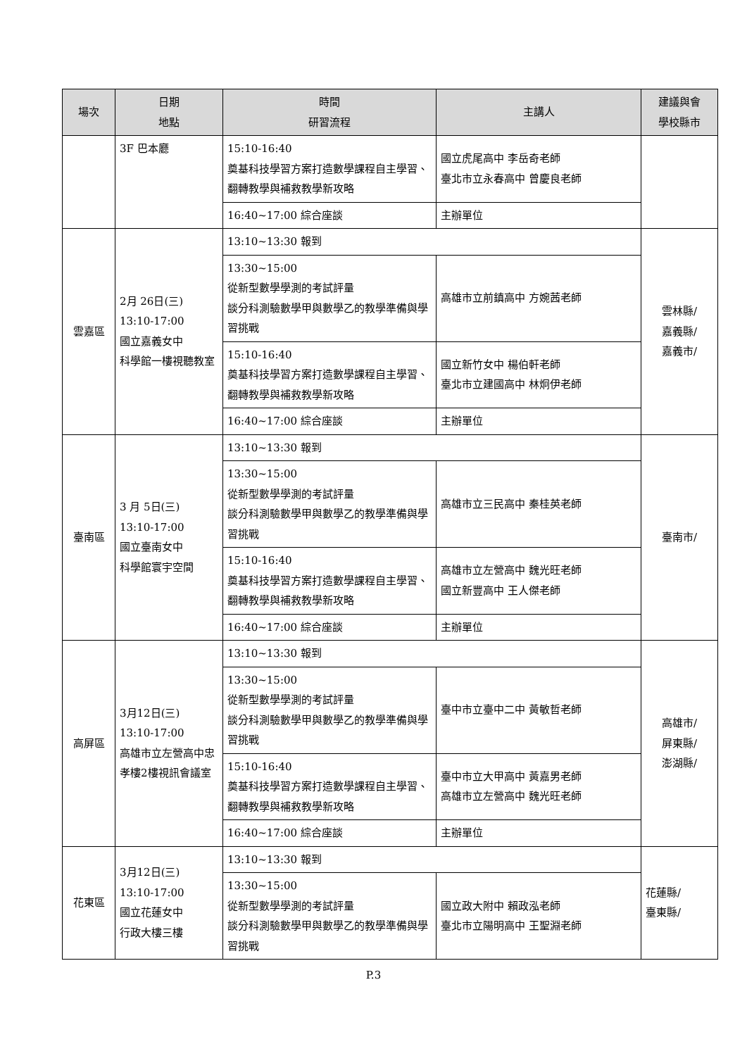| 場次 | 日期 地點 | 時間 研習流程 | 主講人 | 建議與會 學校縣市 |
| --- | --- | --- | --- | --- |
| | 3F 巴本廳 | 15:10-16:40 奠基科技學習方案打造數學課程自主學習、翻轉教學與補救教學新攻略 | 國立虎尾高中 李岳奇老師 臺北市立永春高中 曾慶良老師 | |
| | | 16:40~17:00 綜合座談 | 主辦單位 | |
| 雲嘉區 | 2月 26日(三) 13:10-17:00 國立嘉義女中 科學館一樓視聽教室 | 13:10~13:30 報到 | | 雲林縣/ 嘉義縣/ 嘉義市/ |
| | | 13:30~15:00 從新型數學學測的考試評量 談分科測驗數學甲與數學乙的教學準備與學習挑戰 | 高雄市立前鎮高中 方婉茜老師 | |
| | | 15:10-16:40 奠基科技學習方案打造數學課程自主學習、翻轉教學與補救教學新攻略 | 國立新竹女中 楊伯軒老師 臺北市立建國高中 林炯伊老師 | |
| | | 16:40~17:00 綜合座談 | 主辦單位 | |
| 臺南區 | 3 月 5日(三) 13:10-17:00 國立臺南女中 科學館寰宇空間 | 13:10~13:30 報到 | | 臺南市/ |
| | | 13:30~15:00 從新型數學學測的考試評量 談分科測驗數學甲與數學乙的教學準備與學習挑戰 | 高雄市立三民高中 秦桂英老師 | |
| | | 15:10-16:40 奠基科技學習方案打造數學課程自主學習、翻轉教學與補救教學新攻略 | 高雄市立左營高中 魏光旺老師 國立新豐高中 王人傑老師 | |
| | | 16:40~17:00 綜合座談 | 主辦單位 | |
| 高屏區 | 3月12日(三) 13:10-17:00 高雄市立左營高中忠孝樓2樓視訊會議室 | 13:10~13:30 報到 | | 高雄市/ 屏東縣/ 澎湖縣/ |
| | | 13:30~15:00 從新型數學學測的考試評量 談分科測驗數學甲與數學乙的教學準備與學習挑戰 | 臺中市立臺中二中 黃敏哲老師 | |
| | | 15:10-16:40 奠基科技學習方案打造數學課程自主學習、翻轉教學與補救教學新攻略 | 臺中市立大甲高中 黃嘉男老師 高雄市立左營高中 魏光旺老師 | |
| | | 16:40~17:00 綜合座談 | 主辦單位 | |
| 花東區 | 3月12日(三) 13:10-17:00 國立花蓮女中 行政大樓三樓 | 13:10~13:30 報到 | | 花蓮縣/ 臺東縣/ |
| | | 13:30~15:00 從新型數學學測的考試評量 談分科測驗數學甲與數學乙的教學準備與學習挑戰 | 國立政大附中 賴政泓老師 臺北市立陽明高中 王聖淵老師 | |
P.3